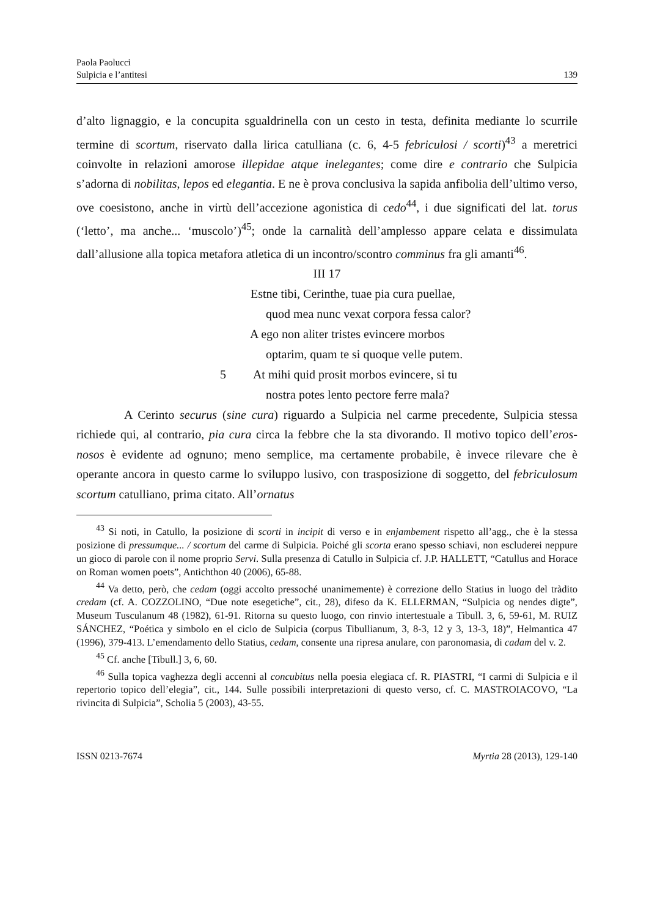Paola Paolucci
Sulpicia e l’antitesi
139
d’alto lignaggio, e la concupita sgualdrinella con un cesto in testa, definita mediante lo scurrile termine di scortum, riservato dalla lirica catulliana (c. 6, 4-5 febriculosi / scorti)<sup>43</sup> a meretrici coinvolte in relazioni amorose illepidae atque inelegantes; come dire e contrario che Sulpicia s’adorna di nobilitas, lepos ed elegantia. E ne è prova conclusiva la sapida anfibolia dell’ultimo verso, ove coesistono, anche in virtù dell’accezione agonistica di cedo<sup>44</sup>, i due significati del lat. torus (‘letto’, ma anche... ‘muscolo’)<sup>45</sup>; onde la carnalità dell’amplesso appare celata e dissimulata dall’allusione alla topica metafora atletica di un incontro/scontro comminus fra gli amanti<sup>46</sup>.
III 17
Estne tibi, Cerinthe, tuae pia cura puellae,
quod mea nunc vexat corpora fessa calor?
A ego non aliter tristes evincere morbos
optarim, quam te si quoque velle putem.
5 At mihi quid prosit morbos evincere, si tu
nostra potes lento pectore ferre mala?
A Cerinto securus (sine cura) riguardo a Sulpicia nel carme precedente, Sulpicia stessa richiede qui, al contrario, pia cura circa la febbre che la sta divorando. Il motivo topico dell’eros-nosos è evidente ad ognuno; meno semplice, ma certamente probabile, è invece rilevare che è operante ancora in questo carme lo sviluppo lusivo, con trasposizione di soggetto, del febriculosum scortum catulliano, prima citato. All’ornatus
<sup>43</sup> Si noti, in Catullo, la posizione di scorti in incipit di verso e in enjambement rispetto all’agg., che è la stessa posizione di pressumque... / scortum del carme di Sulpicia. Poiché gli scorta erano spesso schiavi, non escluderei neppure un gioco di parole con il nome proprio Servi. Sulla presenza di Catullo in Sulpicia cf. J.P. HALLETT, “Catullus and Horace on Roman women poets”, Antichthon 40 (2006), 65-88.
<sup>44</sup> Va detto, però, che cedam (oggi accolto pressoché unanimemente) è correzione dello Statius in luogo del tràdito credam (cf. A. COZZOLINO, “Due note esegetiche”, cit., 28), difeso da K. ELLERMAN, “Sulpicia og nendes digte”, Museum Tusculanum 48 (1982), 61-91. Ritorna su questo luogo, con rinvio intertestuale a Tibull. 3, 6, 59-61, M. RUIZ SÁNCHEZ, “Poética y simbolo en el ciclo de Sulpicia (corpus Tibullianum, 3, 8-3, 12 y 3, 13-3, 18)”, Helmantica 47 (1996), 379-413. L’emendamento dello Statius, cedam, consente una ripresa anulare, con paronomasia, di cadam del v. 2.
<sup>45</sup> Cf. anche [Tibull.] 3, 6, 60.
<sup>46</sup> Sulla topica vaghezza degli accenni al concubitus nella poesia elegiaca cf. R. PIASTRI, “I carmi di Sulpicia e il repertorio topico dell’elegia”, cit., 144. Sulle possibili interpretazioni di questo verso, cf. C. MASTROIACOVO, “La rivincita di Sulpicia”, Scholia 5 (2003), 43-55.
ISSN 0213-7674 Myrtia 28 (2013), 129-140